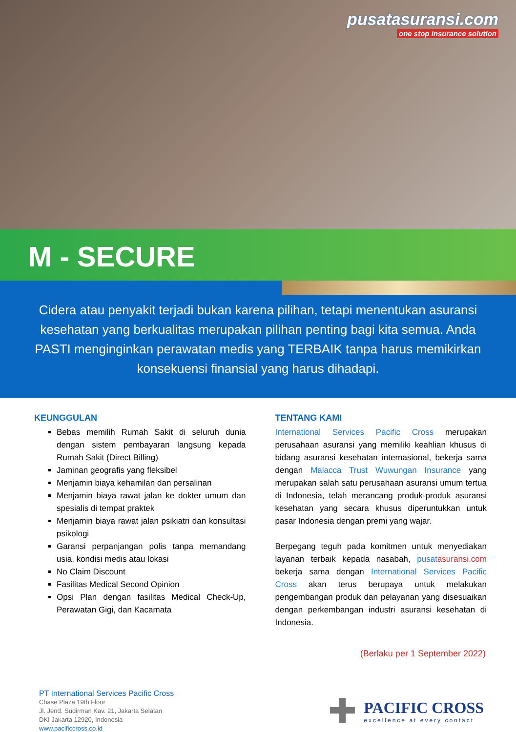pusatasuransi.com
one stop insurance solution
M - SECURE
Cidera atau penyakit terjadi bukan karena pilihan, tetapi menentukan asuransi kesehatan yang berkualitas merupakan pilihan penting bagi kita semua. Anda PASTI menginginkan perawatan medis yang TERBAIK tanpa harus memikirkan konsekuensi finansial yang harus dihadapi.
KEUNGGULAN
Bebas memilih Rumah Sakit di seluruh dunia dengan sistem pembayaran langsung kepada Rumah Sakit (Direct Billing)
Jaminan geografis yang fleksibel
Menjamin biaya kehamilan dan persalinan
Menjamin biaya rawat jalan ke dokter umum dan spesialis di tempat praktek
Menjamin biaya rawat jalan psikiatri dan konsultasi psikologi
Garansi perpanjangan polis tanpa memandang usia, kondisi medis atau lokasi
No Claim Discount
Fasilitas Medical Second Opinion
Opsi Plan dengan fasilitas Medical Check-Up, Perawatan Gigi, dan Kacamata
TENTANG KAMI
International Services Pacific Cross merupakan perusahaan asuransi yang memiliki keahlian khusus di bidang asuransi kesehatan internasional, bekerja sama dengan Malacca Trust Wuwungan Insurance yang merupakan salah satu perusahaan asuransi umum tertua di Indonesia, telah merancang produk-produk asuransi kesehatan yang secara khusus diperuntukkan untuk pasar Indonesia dengan premi yang wajar.
Berpegang teguh pada komitmen untuk menyediakan layanan terbaik kepada nasabah, pusat asuransi.com bekerja sama dengan International Services Pacific Cross akan terus berupaya untuk melakukan pengembangan produk dan pelayanan yang disesuaikan dengan perkembangan industri asuransi kesehatan di Indonesia.
(Berlaku per 1 September 2022)
PT International Services Pacific Cross
Chase Plaza 19th Floor
Jl. Jend. Sudirman Kav. 21, Jakarta Selatan
DKI Jakarta 12920, Indonesia
www.pacificcross.co.id
✚
PACIFIC CROSS
excellence at every contact